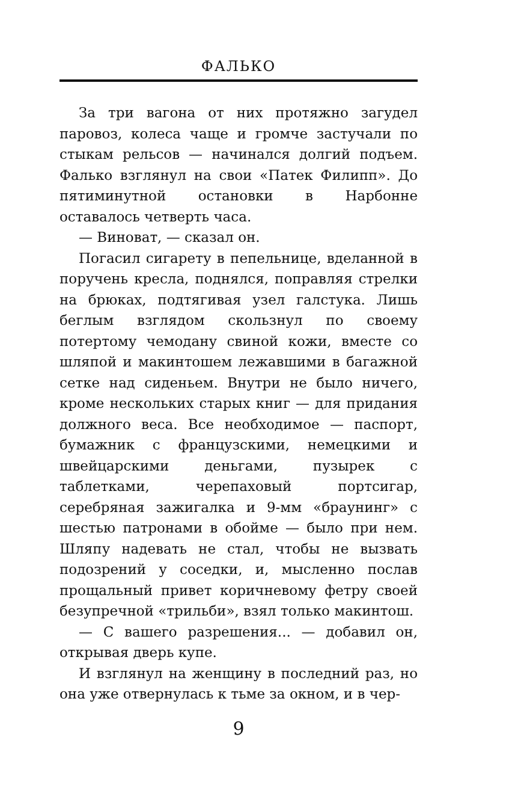ФАЛЬКО
За три вагона от них протяжно загудел паровоз, колеса чаще и громче застучали по стыкам рельсов — начинался долгий подъем. Фалько взглянул на свои «Патек Филипп». До пятиминутной остановки в Нарбонне оставалось четверть часа.
— Виноват, — сказал он.
Погасил сигарету в пепельнице, вделанной в поручень кресла, поднялся, поправляя стрелки на брюках, подтягивая узел галстука. Лишь беглым взглядом скользнул по своему потертому чемодану свиной кожи, вместе со шляпой и макинтошем лежавшими в багажной сетке над сиденьем. Внутри не было ничего, кроме нескольких старых книг — для придания должного веса. Все необходимое — паспорт, бумажник с французскими, немецкими и швейцарскими деньгами, пузырек с таблетками, черепаховый портсигар, серебряная зажигалка и 9-мм «браунинг» с шестью патронами в обойме — было при нем. Шляпу надевать не стал, чтобы не вызвать подозрений у соседки, и, мысленно послав прощальный привет коричневому фетру своей безупречной «трильби», взял только макинтош.
— С вашего разрешения... — добавил он, открывая дверь купе.
И взглянул на женщину в последний раз, но она уже отвернулась к тьме за окном, и в чер-
9